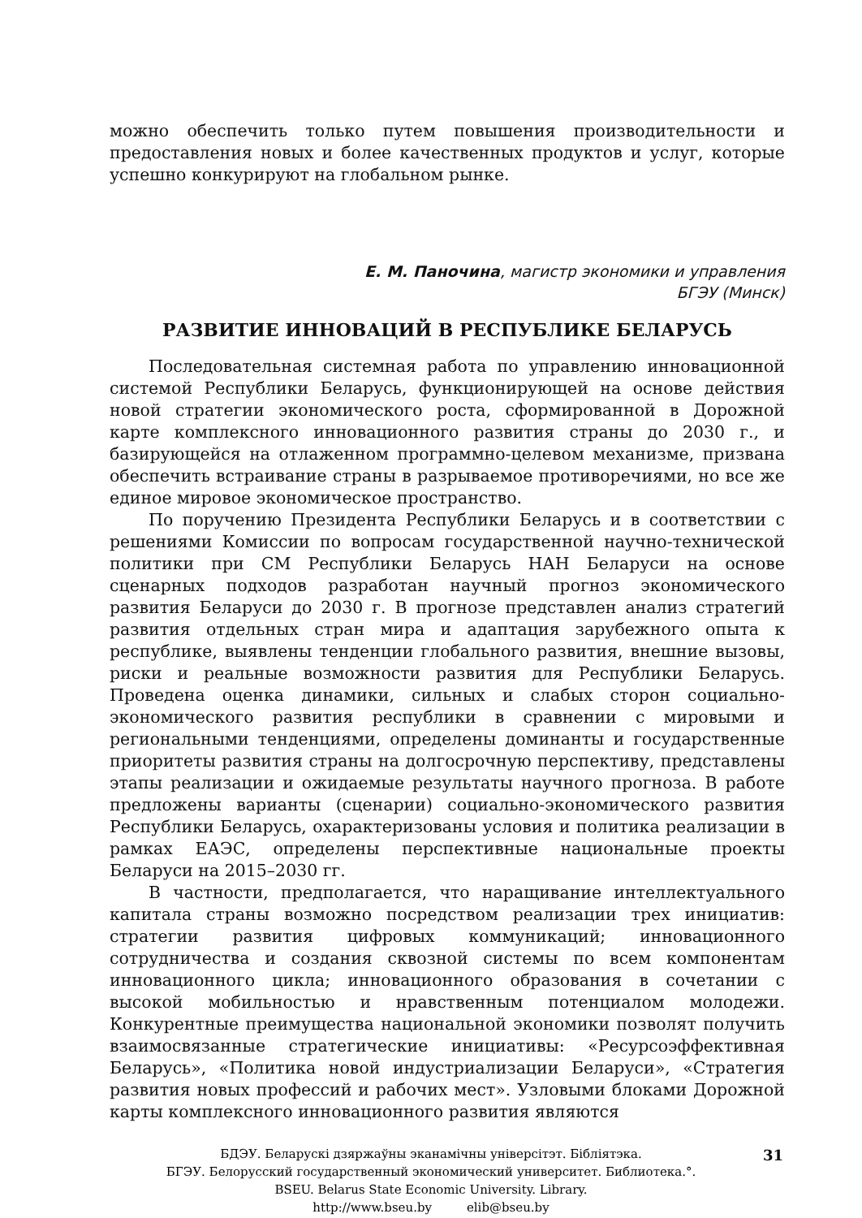можно обеспечить только путем повышения производительности и предоставления новых и более качественных продуктов и услуг, которые успешно конкурируют на глобальном рынке.
Е. М. Паночина, магистр экономики и управления
БГЭУ (Минск)
РАЗВИТИЕ ИННОВАЦИЙ В РЕСПУБЛИКЕ БЕЛАРУСЬ
Последовательная системная работа по управлению инновационной системой Республики Беларусь, функционирующей на основе действия новой стратегии экономического роста, сформированной в Дорожной карте комплексного инновационного развития страны до 2030 г., и базирующейся на отлаженном программно-целевом механизме, призвана обеспечить встраивание страны в разрываемое противоречиями, но все же единое мировое экономическое пространство.
По поручению Президента Республики Беларусь и в соответствии с решениями Комиссии по вопросам государственной научно-технической политики при СМ Республики Беларусь НАН Беларуси на основе сценарных подходов разработан научный прогноз экономического развития Беларуси до 2030 г. В прогнозе представлен анализ стратегий развития отдельных стран мира и адаптация зарубежного опыта к республике, выявлены тенденции глобального развития, внешние вызовы, риски и реальные возможности развития для Республики Беларусь. Проведена оценка динамики, сильных и слабых сторон социально-экономического развития республики в сравнении с мировыми и региональными тенденциями, определены доминанты и государственные приоритеты развития страны на долгосрочную перспективу, представлены этапы реализации и ожидаемые результаты научного прогноза. В работе предложены варианты (сценарии) социально-экономического развития Республики Беларусь, охарактеризованы условия и политика реализации в рамках ЕАЭС, определены перспективные национальные проекты Беларуси на 2015–2030 гг.
В частности, предполагается, что наращивание интеллектуального капитала страны возможно посредством реализации трех инициатив: стратегии развития цифровых коммуникаций; инновационного сотрудничества и создания сквозной системы по всем компонентам инновационного цикла; инновационного образования в сочетании с высокой мобильностью и нравственным потенциалом молодежи. Конкурентные преимущества национальной экономики позволят получить взаимосвязанные стратегические инициативы: «Ресурсоэффективная Беларусь», «Политика новой индустриализации Беларуси», «Стратегия развития новых профессий и рабочих мест». Узловыми блоками Дорожной карты комплексного инновационного развития являются
31
БДЭУ. Беларускі дзяржаўны эканамічны універсітэт. Бібліятэка.
БГЭУ. Белорусский государственный экономический университет. Библиотека.°.
BSEU. Belarus State Economic University. Library.
http://www.bseu.by elib@bseu.by